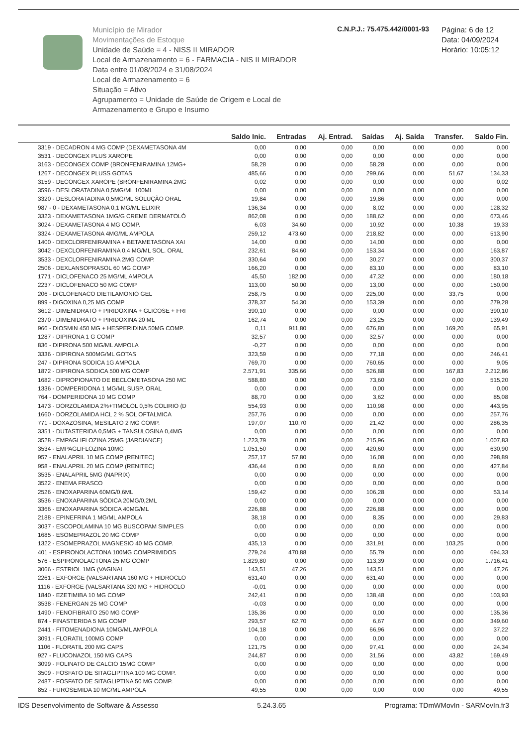Município de Mirador
Movimentações de Estoque
Unidade de Saúde = 4 - NISS II MIRADOR
Local de Armazenamento = 6 - FARMACIA - NIS II MIRADOR
Data entre 01/08/2024 e 31/08/2024
Local de Armazenamento = 6
Situação = Ativo
Agrupamento = Unidade de Saúde de Origem e Local de Armazenamento e Grupo e Insumo
C.N.P.J.: 75.475.442/0001-93
Página: 6 de 12
Data: 04/09/2024
Horário: 10:05:12
| | Saldo Inic. | Entradas | Aj. Entrad. | Saídas | Aj. Saída | Transfer. | Saldo Fin. |
| --- | --- | --- | --- | --- | --- | --- | --- |
| 3319 - DECADRON 4 MG COMP (DEXAMETASONA 4M | 0,00 | 0,00 | 0,00 | 0,00 | 0,00 | 0,00 | 0,00 |
| 3531 - DECONGEX PLUS XAROPE | 0,00 | 0,00 | 0,00 | 0,00 | 0,00 | 0,00 | 0,00 |
| 3163 - DECONGEX COMP (BRONFENIRAMINA 12MG+ | 58,28 | 0,00 | 0,00 | 58,28 | 0,00 | 0,00 | 0,00 |
| 1267 - DECONGEX PLUSS GOTAS | 485,66 | 0,00 | 0,00 | 299,66 | 0,00 | 51,67 | 134,33 |
| 3159 - DECONGEX XAROPE (BRONFENIRAMINA 2MG | 0,02 | 0,00 | 0,00 | 0,00 | 0,00 | 0,00 | 0,02 |
| 3596 - DESLORATADINA 0,5MG/ML 100ML | 0,00 | 0,00 | 0,00 | 0,00 | 0,00 | 0,00 | 0,00 |
| 3320 - DESLORATADINA 0,5MG/ML SOLUÇÃO ORAL | 19,84 | 0,00 | 0,00 | 19,86 | 0,00 | 0,00 | 0,00 |
| 987 - 0 - DEXAMETASONA 0,1 MG/ML ELIXIR | 136,34 | 0,00 | 0,00 | 8,02 | 0,00 | 0,00 | 128,32 |
| 3323 - DEXAMETASONA 1MG/G CREME DERMATOLÓ | 862,08 | 0,00 | 0,00 | 188,62 | 0,00 | 0,00 | 673,46 |
| 3024 - DEXAMETASONA 4 MG COMP. | 6,03 | 34,60 | 0,00 | 10,92 | 0,00 | 10,38 | 19,33 |
| 3324 - DEXAMETASONA 4MG/ML AMPOLA | 259,12 | 473,60 | 0,00 | 218,82 | 0,00 | 0,00 | 513,90 |
| 1400 - DEXCLORFENIRAMINA + BETAMETASONA XAI | 14,00 | 0,00 | 0,00 | 14,00 | 0,00 | 0,00 | 0,00 |
| 3042 - DEXCLORFENIRAMINA 0,4 MG/ML SOL. ORAL | 232,61 | 84,60 | 0,00 | 153,34 | 0,00 | 0,00 | 163,87 |
| 3533 - DEXCLORFENIRAMINA 2MG COMP. | 330,64 | 0,00 | 0,00 | 30,27 | 0,00 | 0,00 | 300,37 |
| 2506 - DEXLANSOPRASOL 60 MG COMP | 166,20 | 0,00 | 0,00 | 83,10 | 0,00 | 0,00 | 83,10 |
| 1771 - DICLOFENACO 25 MG/ML AMPOLA | 45,50 | 182,00 | 0,00 | 47,32 | 0,00 | 0,00 | 180,18 |
| 2237 - DICLOFENACO 50 MG COMP | 113,00 | 50,00 | 0,00 | 13,00 | 0,00 | 0,00 | 150,00 |
| 206 - DICLOFENACO DIETILAMONIO GEL | 258,75 | 0,00 | 0,00 | 225,00 | 0,00 | 33,75 | 0,00 |
| 899 - DIGOXINA 0,25 MG COMP | 378,37 | 54,30 | 0,00 | 153,39 | 0,00 | 0,00 | 279,28 |
| 3612 - DIMENIDRATO + PIRIDOXINA + GLICOSE + FRI | 390,10 | 0,00 | 0,00 | 0,00 | 0,00 | 0,00 | 390,10 |
| 2370 - DIMENIDRATO + PIRIDOXINA 20 ML | 162,74 | 0,00 | 0,00 | 23,25 | 0,00 | 0,00 | 139,49 |
| 966 - DIOSMIN 450 MG + HESPERIDINA 50MG COMP. | 0,11 | 911,80 | 0,00 | 676,80 | 0,00 | 169,20 | 65,91 |
| 1287 - DIPIRONA 1 G COMP | 32,57 | 0,00 | 0,00 | 32,57 | 0,00 | 0,00 | 0,00 |
| 836 - DIPIRONA 500 MG/ML AMPOLA | -0,27 | 0,00 | 0,00 | 0,00 | 0,00 | 0,00 | 0,00 |
| 3336 - DIPIRONA 500MG/ML GOTAS | 323,59 | 0,00 | 0,00 | 77,18 | 0,00 | 0,00 | 246,41 |
| 247 - DIPIRONA SODICA 1G AMPOLA | 769,70 | 0,00 | 0,00 | 760,65 | 0,00 | 0,00 | 9,05 |
| 1872 - DIPIRONA SODICA 500 MG COMP | 2.571,91 | 335,66 | 0,00 | 526,88 | 0,00 | 167,83 | 2.212,86 |
| 1682 - DIPROPIONATO DE BECLOMETASONA 250 MC | 588,80 | 0,00 | 0,00 | 73,60 | 0,00 | 0,00 | 515,20 |
| 1336 - DOMPERIDONA 1 MG/ML SUSP. ORAL | 0,00 | 0,00 | 0,00 | 0,00 | 0,00 | 0,00 | 0,00 |
| 764 - DOMPERIDONA 10 MG COMP | 88,70 | 0,00 | 0,00 | 3,62 | 0,00 | 0,00 | 85,08 |
| 1473 - DORZOLAMIDA 2%+TIMOLOL 0,5% COLIRIO (D | 554,93 | 0,00 | 0,00 | 110,98 | 0,00 | 0,00 | 443,95 |
| 1660 - DORZOLAMIDA HCL 2 % SOL OFTALMICA | 257,76 | 0,00 | 0,00 | 0,00 | 0,00 | 0,00 | 257,76 |
| 771 - DOXAZOSINA, MESILATO 2 MG COMP. | 197,07 | 110,70 | 0,00 | 21,42 | 0,00 | 0,00 | 286,35 |
| 3351 - DUTASTERIDA 0,5MG + TANSULOSINA 0,4MG | 0,00 | 0,00 | 0,00 | 0,00 | 0,00 | 0,00 | 0,00 |
| 3528 - EMPAGLIFLOZINA 25MG (JARDIANCE) | 1.223,79 | 0,00 | 0,00 | 215,96 | 0,00 | 0,00 | 1.007,83 |
| 3534 - EMPAGLIFLOZINA 10MG | 1.051,50 | 0,00 | 0,00 | 420,60 | 0,00 | 0,00 | 630,90 |
| 957 - ENALAPRIL 10 MG COMP (RENITEC) | 257,17 | 57,80 | 0,00 | 16,08 | 0,00 | 0,00 | 298,89 |
| 958 - ENALAPRIL 20 MG COMP (RENITEC) | 436,44 | 0,00 | 0,00 | 8,60 | 0,00 | 0,00 | 427,84 |
| 3535 - ENALAPRIL 5MG (NAPRIX) | 0,00 | 0,00 | 0,00 | 0,00 | 0,00 | 0,00 | 0,00 |
| 3522 - ENEMA FRASCO | 0,00 | 0,00 | 0,00 | 0,00 | 0,00 | 0,00 | 0,00 |
| 2526 - ENOXAPARINA 60MG/0,6ML | 159,42 | 0,00 | 0,00 | 106,28 | 0,00 | 0,00 | 53,14 |
| 3536 - ENOXAPARINA SÓDICA 20MG/0,2ML | 0,00 | 0,00 | 0,00 | 0,00 | 0,00 | 0,00 | 0,00 |
| 3366 - ENOXAPARINA SÓDICA 40MG/ML | 226,88 | 0,00 | 0,00 | 226,88 | 0,00 | 0,00 | 0,00 |
| 2188 - EPINEFRINA 1 MG/ML AMPOLA | 38,18 | 0,00 | 0,00 | 8,35 | 0,00 | 0,00 | 29,83 |
| 3037 - ESCOPOLAMINA 10 MG BUSCOPAM SIMPLES | 0,00 | 0,00 | 0,00 | 0,00 | 0,00 | 0,00 | 0,00 |
| 1685 - ESOMEPRAZOL 20 MG COMP | 0,00 | 0,00 | 0,00 | 0,00 | 0,00 | 0,00 | 0,00 |
| 1322 - ESOMEPRAZOL MAGNESIO 40 MG COMP. | 435,13 | 0,00 | 0,00 | 331,91 | 0,00 | 103,25 | 0,00 |
| 401 - ESPIRONOLACTONA 100MG COMPRIMIDOS | 279,24 | 470,88 | 0,00 | 55,79 | 0,00 | 0,00 | 694,33 |
| 576 - ESPIRONOLACTONA 25 MG COMP | 1.829,80 | 0,00 | 0,00 | 113,39 | 0,00 | 0,00 | 1.716,41 |
| 3066 - ESTRIOL 1MG (VAGINAL | 143,51 | 47,26 | 0,00 | 143,51 | 0,00 | 0,00 | 47,26 |
| 2261 - EXFORGE (VALSARTANA 160 MG + HIDROCLO | 631,40 | 0,00 | 0,00 | 631,40 | 0,00 | 0,00 | 0,00 |
| 1116 - EXFORGE (VALSARTANA 320 MG + HIDROCLO | -0,01 | 0,00 | 0,00 | 0,00 | 0,00 | 0,00 | 0,00 |
| 1840 - EZETIMIBA 10 MG COMP | 242,41 | 0,00 | 0,00 | 138,48 | 0,00 | 0,00 | 103,93 |
| 3538 - FENERGAN 25 MG COMP | -0,03 | 0,00 | 0,00 | 0,00 | 0,00 | 0,00 | 0,00 |
| 1490 - FENOFIBRATO 250 MG COMP | 135,36 | 0,00 | 0,00 | 0,00 | 0,00 | 0,00 | 135,36 |
| 874 - FINASTERIDA 5 MG COMP | 293,57 | 62,70 | 0,00 | 6,67 | 0,00 | 0,00 | 349,60 |
| 2441 - FITOMENADIONA 10MG/ML AMPOLA | 104,18 | 0,00 | 0,00 | 66,96 | 0,00 | 0,00 | 37,22 |
| 3091 - FLORATIL 100MG COMP | 0,00 | 0,00 | 0,00 | 0,00 | 0,00 | 0,00 | 0,00 |
| 1106 - FLORATIL 200 MG CAPS | 121,75 | 0,00 | 0,00 | 97,41 | 0,00 | 0,00 | 24,34 |
| 927 - FLUCONAZOL 150 MG CAPS | 244,87 | 0,00 | 0,00 | 31,56 | 0,00 | 43,82 | 169,49 |
| 3099 - FOLINATO DE CALCIO 15MG COMP | 0,00 | 0,00 | 0,00 | 0,00 | 0,00 | 0,00 | 0,00 |
| 3509 - FOSFATO DE SITAGLIPTINA 100 MG COMP. | 0,00 | 0,00 | 0,00 | 0,00 | 0,00 | 0,00 | 0,00 |
| 2487 - FOSFATO DE SITAGLIPTINA 50 MG COMP. | 0,00 | 0,00 | 0,00 | 0,00 | 0,00 | 0,00 | 0,00 |
| 852 - FUROSEMIDA 10 MG/ML AMPOLA | 49,55 | 0,00 | 0,00 | 0,00 | 0,00 | 0,00 | 49,55 |
IDS Desenvolvimento de Software & Assesso 5.24.3.65 Programa: TDmWMovIn - SARMovIn.fr3